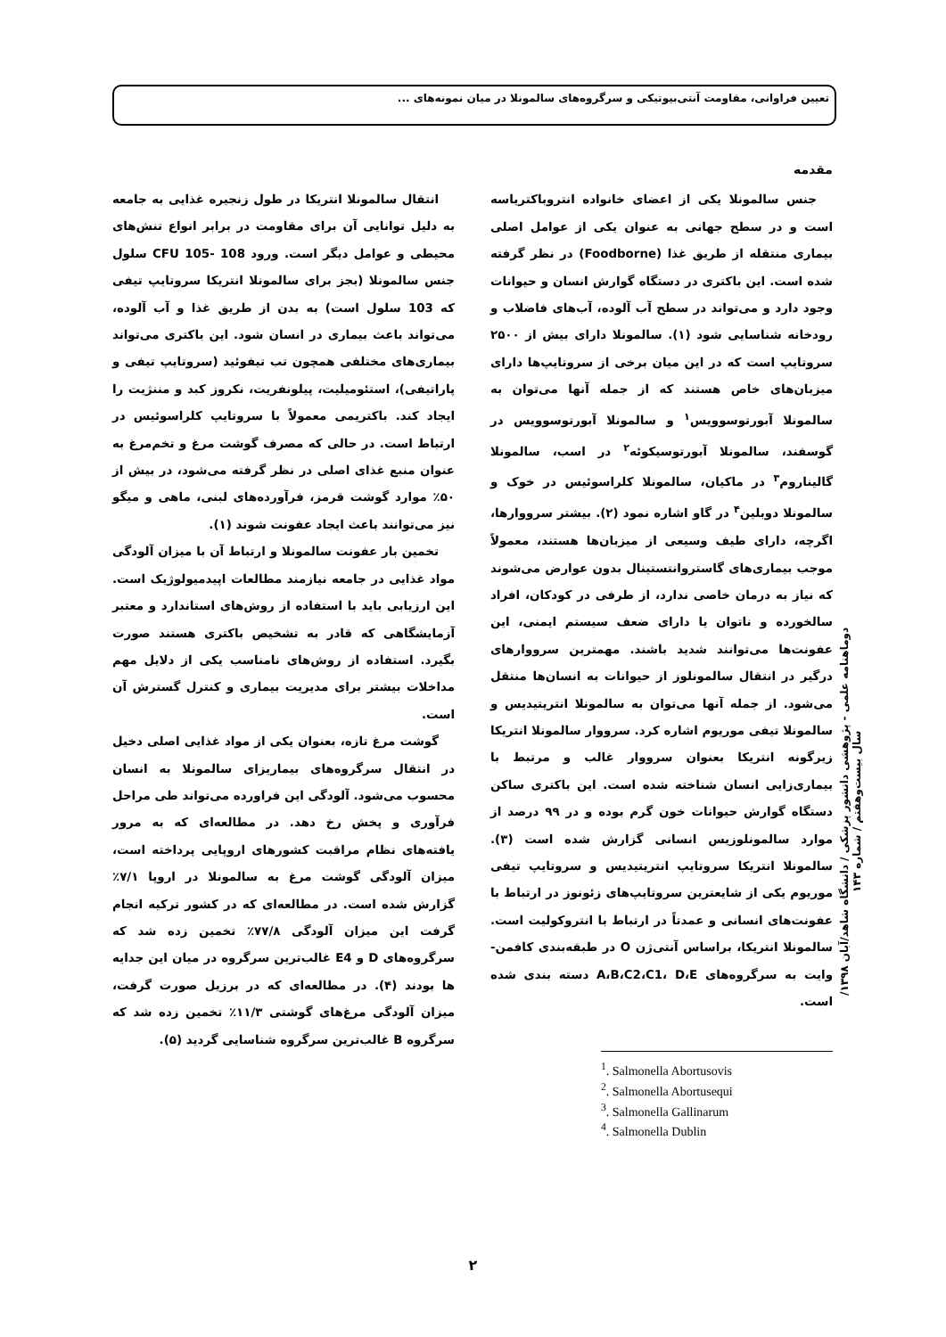تعیین فراوانی، مقاومت آنتی‌بیوتیکی و سرگروه‌های سالمونلا در میان نمونه‌های ...
مقدمه
جنس سالمونلا یکی از اعضای خانواده انتروباکتریاسه است و در سطح جهانی به عنوان یکی از عوامل اصلی بیماری منتقله از طریق غذا (Foodborne) در نظر گرفته شده است. این باکتری در دستگاه گوارش انسان و حیوانات وجود دارد و می‌تواند در سطح آب آلوده، آب‌های فاضلاب و رودخانه شناسایی شود (۱). سالمونلا دارای بیش از ۲۵۰۰ سروتایپ است که در این میان برخی از سروتایپ‌ها دارای میزبان‌های خاص هستند که از جمله آنها می‌توان به سالمونلا آبورتوسوویس<sup>۱</sup> و سالمونلا آبورتوسوویس در گوسفند، سالمونلا آبورتوسیکوئه<sup>۲</sup> در اسب، سالمونلا گالیناروم<sup>۳</sup> در ماکیان، سالمونلا کلراسوئیس در خوک و سالمونلا دوبلین<sup>۴</sup> در گاو اشاره نمود (۲). بیشتر سرووارها، اگرچه، دارای طیف وسیعی از میزبان‌ها هستند، معمولاً موجب بیماری‌های گاستروانتستینال بدون عوارض می‌شوند که نیاز به درمان خاصی ندارد، از طرفی در کودکان، افراد سالخورده و ناتوان یا دارای ضعف سیستم ایمنی، این عفونت‌ها می‌توانند شدید باشند. مهمترین سرووارهای درگیر در انتقال سالمونلوز از حیوانات به انسان‌ها منتقل می‌شود. از جمله آنها می‌توان به سالمونلا انتریتیدیس و سالمونلا تیفی موریوم اشاره کرد. سرووار سالمونلا انتریکا زیرگونه انتریکا بعنوان سرووار غالب و مرتبط با بیماری‌زایی انسان شناخته شده است. این باکتری ساکن دستگاه گوارش حیوانات خون گرم بوده و در ۹۹ درصد از موارد سالمونلوزیس انسانی گزارش شده است (۳). سالمونلا انتریکا سروتایپ انتریتیدیس و سروتایپ تیفی موریوم یکی از شایعترین سروتایپ‌های زئونوز در ارتباط با عفونت‌های انسانی و عمدتاً در ارتباط با انتروکولیت است. سالمونلا انتریکا، براساس آنتی‌ژن O در طبقه‌بندی کافمن-وایت به سرگروه‌های A،B،C2،C1، D،E دسته بندی شده است.
<sup>1</sup>. Salmonella Abortusovis
<sup>2</sup>. Salmonella Abortusequi
<sup>3</sup>. Salmonella Gallinarum
<sup>4</sup>. Salmonella Dublin
انتقال سالمونلا انتریکا در طول زنجیره غذایی به جامعه به دلیل توانایی آن برای مقاومت در برابر انواع تنش‌های محیطی و عوامل دیگر است. ورود CFU 105- 108 سلول جنس سالمونلا (بجز برای سالمونلا انتریکا سروتایپ تیفی که 103 سلول است) به بدن از طریق غذا و آب آلوده، می‌تواند باعث بیماری در انسان شود. این باکتری می‌تواند بیماری‌های مختلفی همچون تب تیفوئید (سروتایپ تیفی و پاراتیفی)، استئومیلیت، پیلونفریت، نکروز کبد و مننژیت را ایجاد کند. باکتریمی معمولاً با سروتایپ کلراسوئیس در ارتباط است. در حالی که مصرف گوشت مرغ و تخم‌مرغ به عنوان منبع غذای اصلی در نظر گرفته می‌شود، در بیش از ۵۰٪ موارد گوشت قرمز، فرآورده‌های لبنی، ماهی و میگو نیز می‌توانند باعث ایجاد عفونت شوند (۱).
تخمین بار عفونت سالمونلا و ارتباط آن با میزان آلودگی مواد غذایی در جامعه نیازمند مطالعات اپیدمیولوژیک است. این ارزیابی باید با استفاده از روش‌های استاندارد و معتبر آزمایشگاهی که قادر به تشخیص باکتری هستند صورت بگیرد. استفاده از روش‌های نامناسب یکی از دلایل مهم مداخلات بیشتر برای مدیریت بیماری و کنترل گسترش آن است.
گوشت مرغ تازه، بعنوان یکی از مواد غذایی اصلی دخیل در انتقال سرگروه‌های بیماریزای سالمونلا به انسان محسوب می‌شود. آلودگی این فراورده می‌تواند طی مراحل فرآوری و پخش رخ دهد. در مطالعه‌ای که به مرور یافته‌های نظام مراقبت کشورهای اروپایی پرداخته است، میزان آلودگی گوشت مرغ به سالمونلا در اروپا ۷/۱٪ گزارش شده است. در مطالعه‌ای که در کشور ترکیه انجام گرفت این میزان آلودگی ۷۷/۸٪ تخمین زده شد که سرگروه‌های D و E4 غالب‌ترین سرگروه در میان این جدایه ها بودند (۴). در مطالعه‌ای که در برزیل صورت گرفت، میزان آلودگی مرغ‌های گوشتی ۱۱/۳٪ تخمین زده شد که سرگروه B غالب‌ترین سرگروه شناسایی گردید (۵).
دوماهنامه علمی - پژوهشی دانشور پزشکی / دانشگاه شاهد/آبان ۱۳۹۸/ سال بیست‌وهفتم / شماره ۱۴۳
۲